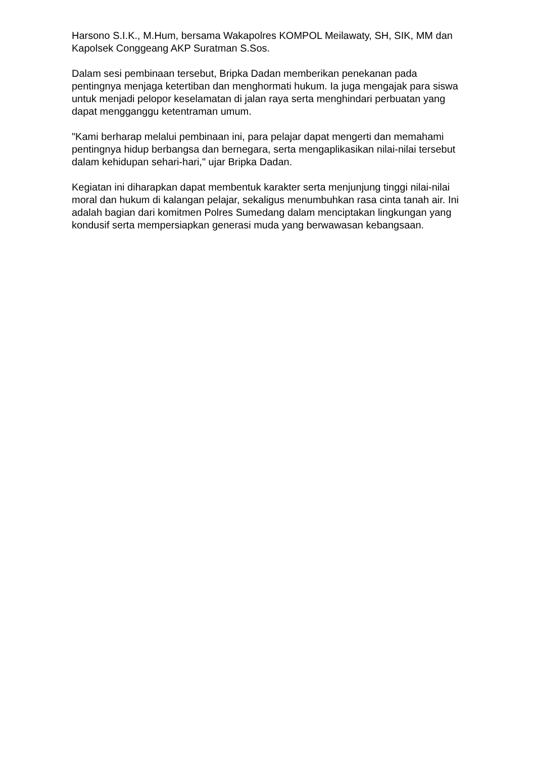Harsono S.I.K., M.Hum, bersama Wakapolres KOMPOL Meilawaty, SH, SIK, MM dan Kapolsek Conggeang AKP Suratman S.Sos.
Dalam sesi pembinaan tersebut, Bripka Dadan memberikan penekanan pada pentingnya menjaga ketertiban dan menghormati hukum. Ia juga mengajak para siswa untuk menjadi pelopor keselamatan di jalan raya serta menghindari perbuatan yang dapat mengganggu ketentraman umum.
"Kami berharap melalui pembinaan ini, para pelajar dapat mengerti dan memahami pentingnya hidup berbangsa dan bernegara, serta mengaplikasikan nilai-nilai tersebut dalam kehidupan sehari-hari," ujar Bripka Dadan.
Kegiatan ini diharapkan dapat membentuk karakter serta menjunjung tinggi nilai-nilai moral dan hukum di kalangan pelajar, sekaligus menumbuhkan rasa cinta tanah air. Ini adalah bagian dari komitmen Polres Sumedang dalam menciptakan lingkungan yang kondusif serta mempersiapkan generasi muda yang berwawasan kebangsaan.